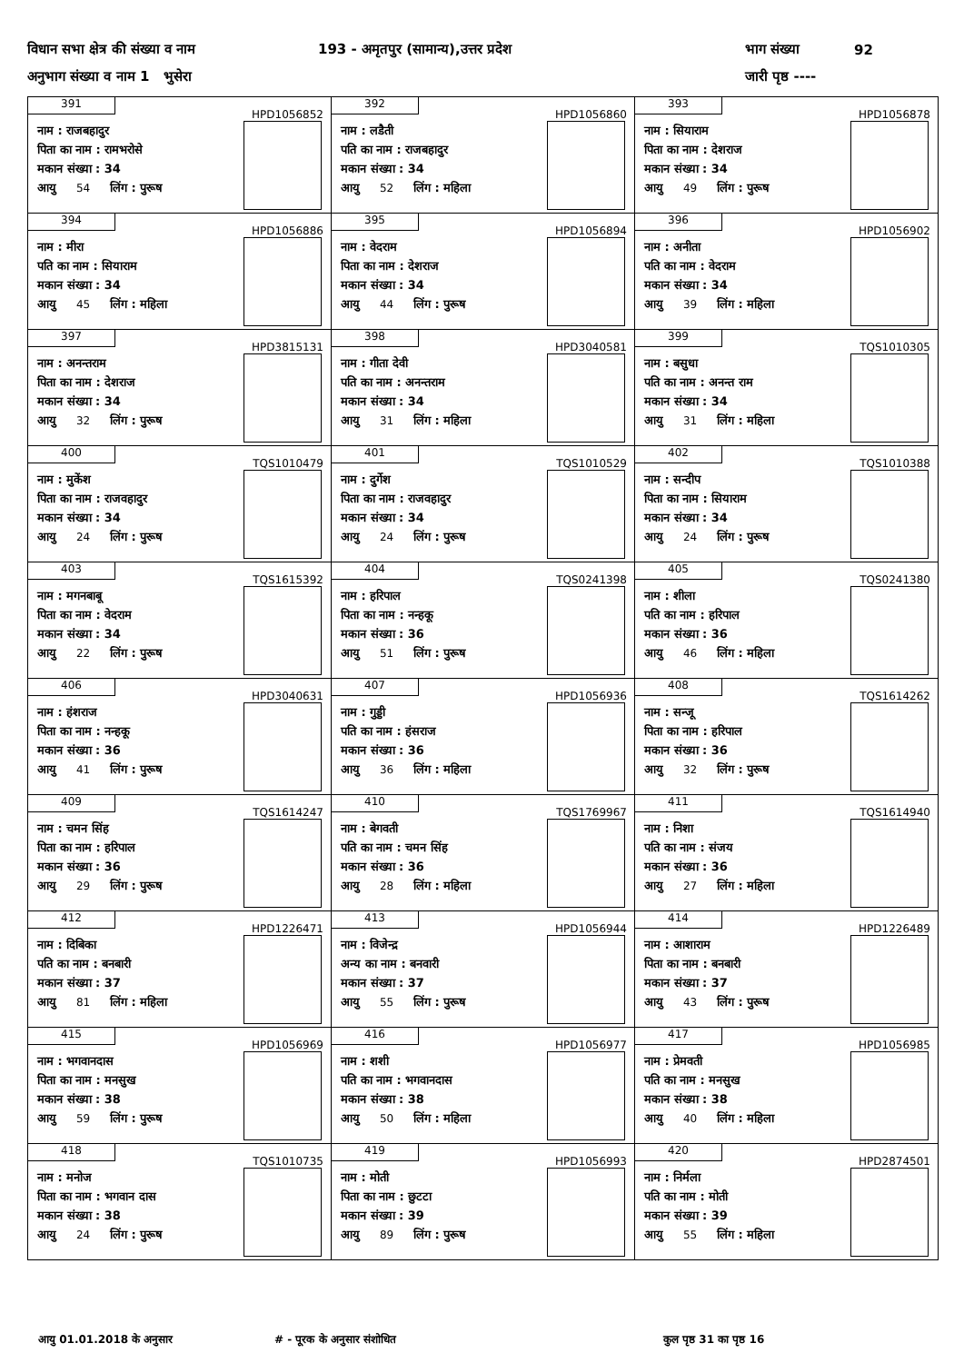विधान सभा क्षेत्र की संख्या व नाम 193 - अमृतपुर (सामान्य),उत्तर प्रदेश भाग संख्या 92
अनुभाग संख्या व नाम 1 भुसेरा जारी पृष्ठ ----
| 391 HPD1056852 नाम : राजबहादुर पिता का नाम : रामभरोसे मकान संख्या : 34 आयु 54 लिंग : पुरूष | 392 HPD1056860 नाम : लडैती पति का नाम : राजबहादुर मकान संख्या : 34 आयु 52 लिंग : महिला | 393 HPD1056878 नाम : सियाराम पिता का नाम : देशराज मकान संख्या : 34 आयु 49 लिंग : पुरूष |
| 394 HPD1056886 नाम : मीरा पति का नाम : सियाराम मकान संख्या : 34 आयु 45 लिंग : महिला | 395 HPD1056894 नाम : वेदराम पिता का नाम : देशराज मकान संख्या : 34 आयु 44 लिंग : पुरूष | 396 HPD1056902 नाम : अनीता पति का नाम : वेदराम मकान संख्या : 34 आयु 39 लिंग : महिला |
| 397 HPD3815131 नाम : अनन्तराम पिता का नाम : देशराज मकान संख्या : 34 आयु 32 लिंग : पुरूष | 398 HPD3040581 नाम : गीता देवी पति का नाम : अनन्तराम मकान संख्या : 34 आयु 31 लिंग : महिला | 399 TQS1010305 नाम : बसुधा पति का नाम : अनन्त राम मकान संख्या : 34 आयु 31 लिंग : महिला |
| 400 TQS1010479 नाम : मुकेंश पिता का नाम : राजवहादुर मकान संख्या : 34 आयु 24 लिंग : पुरूष | 401 TQS1010529 नाम : दुर्गेश पिता का नाम : राजवहादुर मकान संख्या : 34 आयु 24 लिंग : पुरूष | 402 TQS1010388 नाम : सन्दीप पिता का नाम : सियाराम मकान संख्या : 34 आयु 24 लिंग : पुरूष |
| 403 TQS1615392 नाम : मगनबाबू पिता का नाम : वेदराम मकान संख्या : 34 आयु 22 लिंग : पुरूष | 404 TQS0241398 नाम : हरिपाल पिता का नाम : नन्हकू मकान संख्या : 36 आयु 51 लिंग : पुरूष | 405 TQS0241380 नाम : शीला पति का नाम : हरिपाल मकान संख्या : 36 आयु 46 लिंग : महिला |
| 406 HPD3040631 नाम : हंशराज पिता का नाम : नन्हकू मकान संख्या : 36 आयु 41 लिंग : पुरूष | 407 HPD1056936 नाम : गुड्डी पति का नाम : हंसराज मकान संख्या : 36 आयु 36 लिंग : महिला | 408 TQS1614262 नाम : सन्जू पिता का नाम : हरिपाल मकान संख्या : 36 आयु 32 लिंग : पुरूष |
| 409 TQS1614247 नाम : चमन सिंह पिता का नाम : हरिपाल मकान संख्या : 36 आयु 29 लिंग : पुरूष | 410 TQS1769967 नाम : बेगवती पति का नाम : चमन सिंह मकान संख्या : 36 आयु 28 लिंग : महिला | 411 TQS1614940 नाम : निशा पति का नाम : संजय मकान संख्या : 36 आयु 27 लिंग : महिला |
| 412 HPD1226471 नाम : दिबिका पति का नाम : बनबारी मकान संख्या : 37 आयु 81 लिंग : महिला | 413 HPD1056944 नाम : विजेन्द्र अन्य का नाम : बनवारी मकान संख्या : 37 आयु 55 लिंग : पुरूष | 414 HPD1226489 नाम : आशाराम पिता का नाम : बनबारी मकान संख्या : 37 आयु 43 लिंग : पुरूष |
| 415 HPD1056969 नाम : भगवानदास पिता का नाम : मनसुख मकान संख्या : 38 आयु 59 लिंग : पुरूष | 416 HPD1056977 नाम : शशी पति का नाम : भगवानदास मकान संख्या : 38 आयु 50 लिंग : महिला | 417 HPD1056985 नाम : प्रेमवती पति का नाम : मनसुख मकान संख्या : 38 आयु 40 लिंग : महिला |
| 418 TQS1010735 नाम : मनोज पिता का नाम : भगवान दास मकान संख्या : 38 आयु 24 लिंग : पुरूष | 419 HPD1056993 नाम : मोती पिता का नाम : छुटटा मकान संख्या : 39 आयु 89 लिंग : पुरूष | 420 HPD2874501 नाम : निर्मला पति का नाम : मोती मकान संख्या : 39 आयु 55 लिंग : महिला |
आयु 01.01.2018 के अनुसार # - पूरक के अनुसार संशोधित कुल पृष्ठ 31 का पृष्ठ 16